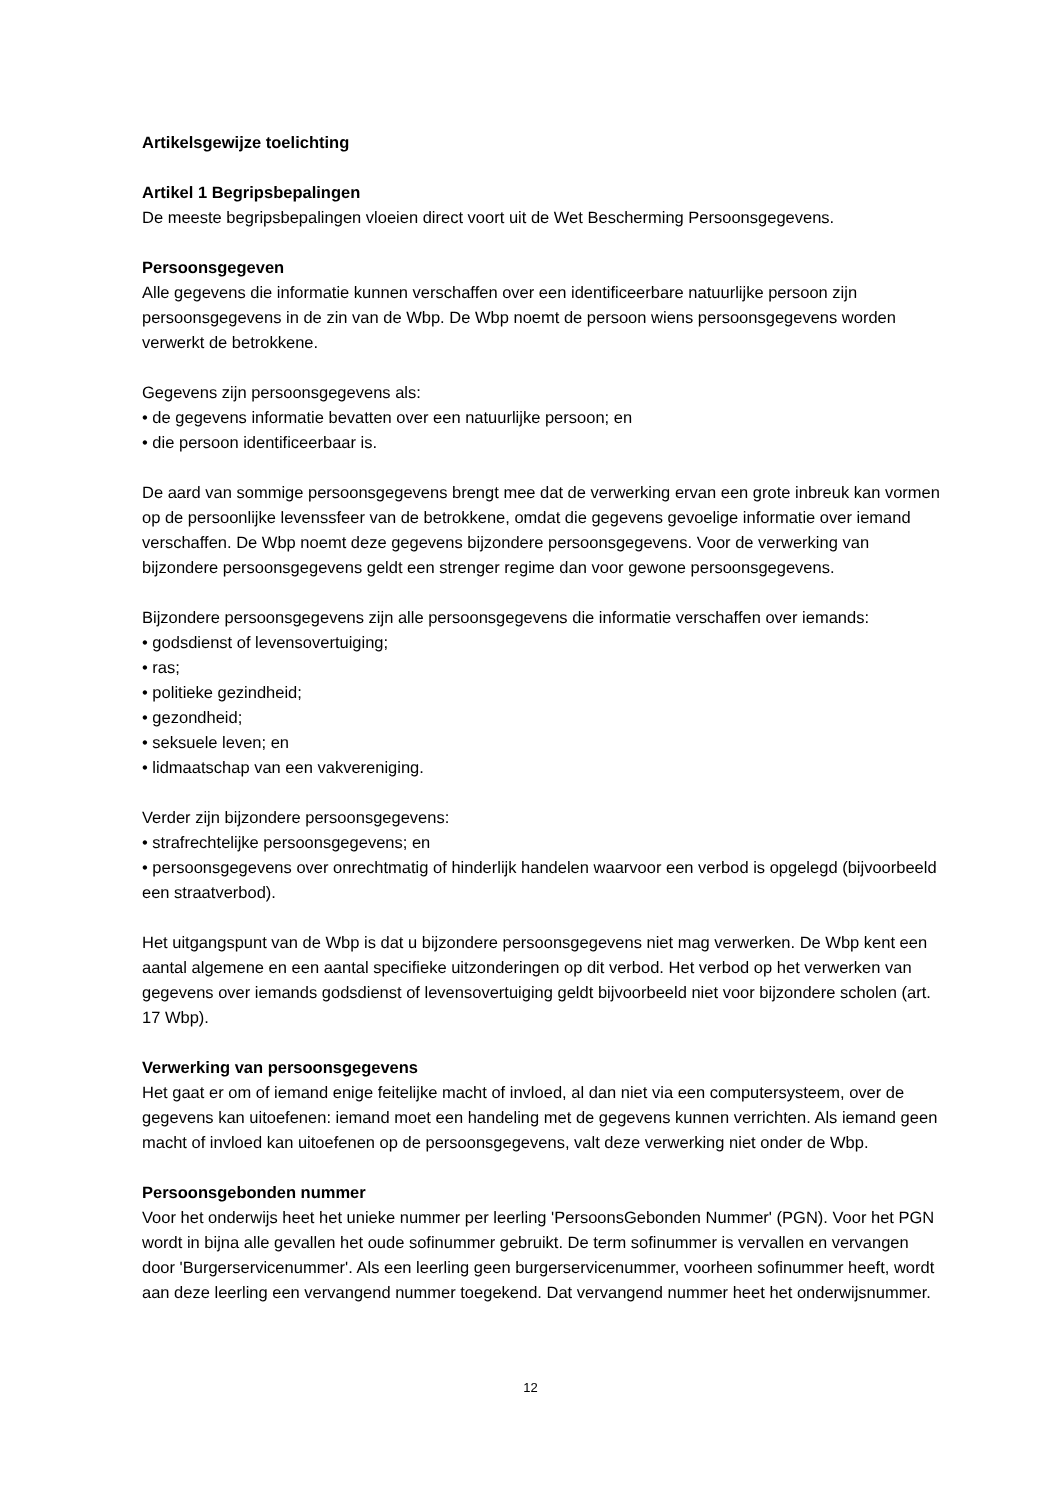Artikelsgewijze toelichting
Artikel 1 Begripsbepalingen
De meeste begripsbepalingen vloeien direct voort uit de Wet Bescherming Persoonsgegevens.
Persoonsgegeven
Alle gegevens die informatie kunnen verschaffen over een identificeerbare natuurlijke persoon zijn persoonsgegevens in de zin van de Wbp. De Wbp noemt de persoon wiens persoonsgegevens worden verwerkt de betrokkene.
Gegevens zijn persoonsgegevens als:
• de gegevens informatie bevatten over een natuurlijke persoon; en
• die persoon identificeerbaar is.
De aard van sommige persoonsgegevens brengt mee dat de verwerking ervan een grote inbreuk kan vormen op de persoonlijke levenssfeer van de betrokkene, omdat die gegevens gevoelige informatie over iemand verschaffen. De Wbp noemt deze gegevens bijzondere persoonsgegevens. Voor de verwerking van bijzondere persoonsgegevens geldt een strenger regime dan voor gewone persoonsgegevens.
Bijzondere persoonsgegevens zijn alle persoonsgegevens die informatie verschaffen over iemands:
• godsdienst of levensovertuiging;
• ras;
• politieke gezindheid;
• gezondheid;
• seksuele leven; en
• lidmaatschap van een vakvereniging.
Verder zijn bijzondere persoonsgegevens:
• strafrechtelijke persoonsgegevens; en
• persoonsgegevens over onrechtmatig of hinderlijk handelen waarvoor een verbod is opgelegd (bijvoorbeeld een straatverbod).
Het uitgangspunt van de Wbp is dat u bijzondere persoonsgegevens niet mag verwerken. De Wbp kent een aantal algemene en een aantal specifieke uitzonderingen op dit verbod. Het verbod op het verwerken van gegevens over iemands godsdienst of levensovertuiging geldt bijvoorbeeld niet voor bijzondere scholen (art. 17 Wbp).
Verwerking van persoonsgegevens
Het gaat er om of iemand enige feitelijke macht of invloed, al dan niet via een computersysteem, over de gegevens kan uitoefenen: iemand moet een handeling met de gegevens kunnen verrichten. Als iemand geen macht of invloed kan uitoefenen op de persoonsgegevens, valt deze verwerking niet onder de Wbp.
Persoonsgebonden nummer
Voor het onderwijs heet het unieke nummer per leerling 'PersoonsGebonden Nummer' (PGN). Voor het PGN wordt in bijna alle gevallen het oude sofinummer gebruikt. De term sofinummer is vervallen en vervangen door 'Burgerservicenummer'. Als een leerling geen burgerservicenummer, voorheen sofinummer heeft, wordt aan deze leerling een vervangend nummer toegekend. Dat vervangend nummer heet het onderwijsnummer.
12